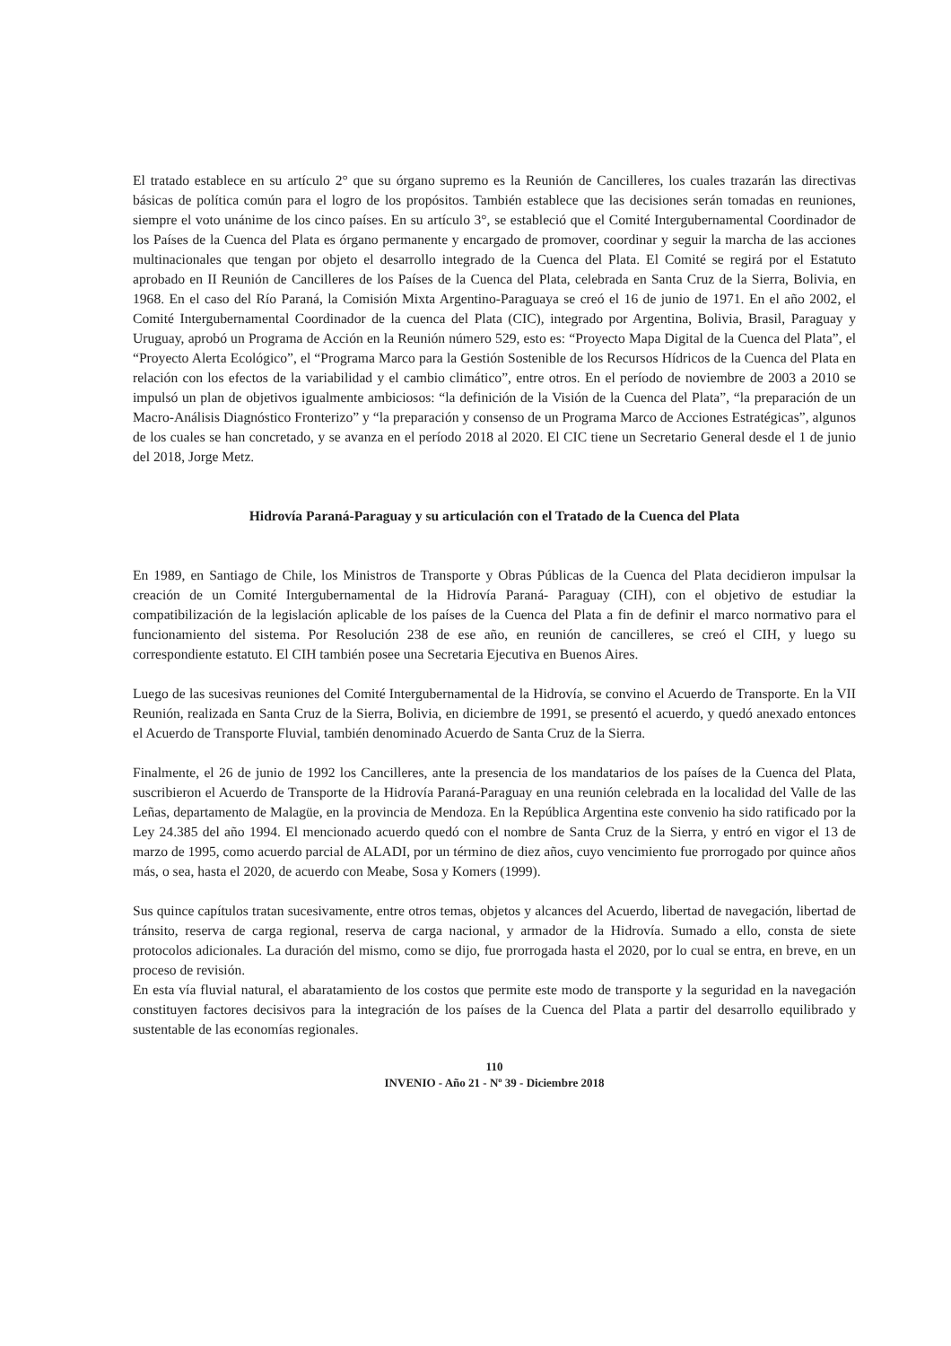El tratado establece en su artículo 2° que su órgano supremo es la Reunión de Cancilleres, los cuales trazarán las directivas básicas de política común para el logro de los propósitos. También establece que las decisiones serán tomadas en reuniones, siempre el voto unánime de los cinco países. En su artículo 3°, se estableció que el Comité Intergubernamental Coordinador de los Países de la Cuenca del Plata es órgano permanente y encargado de promover, coordinar y seguir la marcha de las acciones multinacionales que tengan por objeto el desarrollo integrado de la Cuenca del Plata. El Comité se regirá por el Estatuto aprobado en II Reunión de Cancilleres de los Países de la Cuenca del Plata, celebrada en Santa Cruz de la Sierra, Bolivia, en 1968. En el caso del Río Paraná, la Comisión Mixta Argentino-Paraguaya se creó el 16 de junio de 1971. En el año 2002, el Comité Intergubernamental Coordinador de la cuenca del Plata (CIC), integrado por Argentina, Bolivia, Brasil, Paraguay y Uruguay, aprobó un Programa de Acción en la Reunión número 529, esto es: “Proyecto Mapa Digital de la Cuenca del Plata”, el “Proyecto Alerta Ecológico”, el “Programa Marco para la Gestión Sostenible de los Recursos Hídricos de la Cuenca del Plata en relación con los efectos de la variabilidad y el cambio climático”, entre otros. En el período de noviembre de 2003 a 2010 se impulsó un plan de objetivos igualmente ambiciosos: “la definición de la Visión de la Cuenca del Plata”, “la preparación de un Macro-Análisis Diagnóstico Fronterizo” y “la preparación y consenso de un Programa Marco de Acciones Estratégicas”, algunos de los cuales se han concretado, y se avanza en el período 2018 al 2020. El CIC tiene un Secretario General desde el 1 de junio del 2018, Jorge Metz.
Hidrovía Paraná-Paraguay y su articulación con el Tratado de la Cuenca del Plata
En 1989, en Santiago de Chile, los Ministros de Transporte y Obras Públicas de la Cuenca del Plata decidieron impulsar la creación de un Comité Intergubernamental de la Hidrovía Paraná- Paraguay (CIH), con el objetivo de estudiar la compatibilización de la legislación aplicable de los países de la Cuenca del Plata a fin de definir el marco normativo para el funcionamiento del sistema. Por Resolución 238 de ese año, en reunión de cancilleres, se creó el CIH, y luego su correspondiente estatuto. El CIH también posee una Secretaria Ejecutiva en Buenos Aires.
Luego de las sucesivas reuniones del Comité Intergubernamental de la Hidrovía, se convino el Acuerdo de Transporte. En la VII Reunión, realizada en Santa Cruz de la Sierra, Bolivia, en diciembre de 1991, se presentó el acuerdo, y quedó anexado entonces el Acuerdo de Transporte Fluvial, también denominado Acuerdo de Santa Cruz de la Sierra.
Finalmente, el 26 de junio de 1992 los Cancilleres, ante la presencia de los mandatarios de los países de la Cuenca del Plata, suscribieron el Acuerdo de Transporte de la Hidrovía Paraná-Paraguay en una reunión celebrada en la localidad del Valle de las Leñas, departamento de Malagüe, en la provincia de Mendoza. En la República Argentina este convenio ha sido ratificado por la Ley 24.385 del año 1994. El mencionado acuerdo quedó con el nombre de Santa Cruz de la Sierra, y entró en vigor el 13 de marzo de 1995, como acuerdo parcial de ALADI, por un término de diez años, cuyo vencimiento fue prorrogado por quince años más, o sea, hasta el 2020, de acuerdo con Meabe, Sosa y Komers (1999).
Sus quince capítulos tratan sucesivamente, entre otros temas, objetos y alcances del Acuerdo, libertad de navegación, libertad de tránsito, reserva de carga regional, reserva de carga nacional, y armador de la Hidrovía. Sumado a ello, consta de siete protocolos adicionales. La duración del mismo, como se dijo, fue prorrogada hasta el 2020, por lo cual se entra, en breve, en un proceso de revisión.
En esta vía fluvial natural, el abaratamiento de los costos que permite este modo de transporte y la seguridad en la navegación constituyen factores decisivos para la integración de los países de la Cuenca del Plata a partir del desarrollo equilibrado y sustentable de las economías regionales.
110
INVENIO - Año 21 - Nº 39 - Diciembre 2018